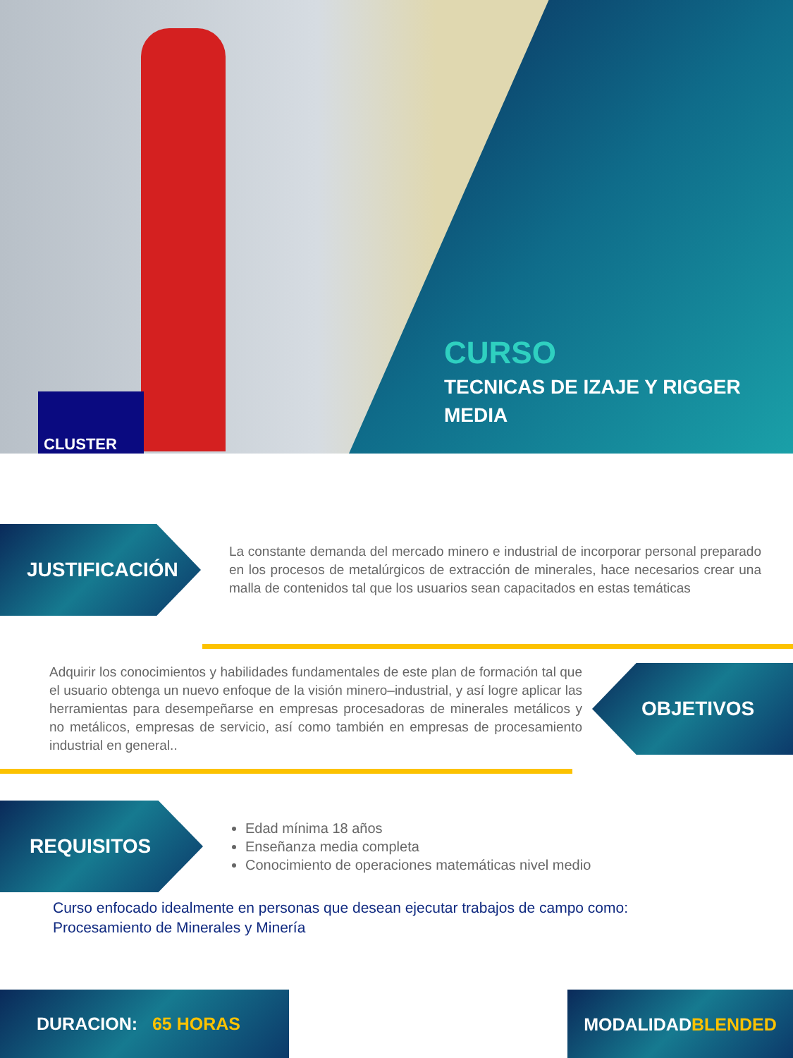CURSO
TECNICAS DE IZAJE Y RIGGER
MEDIA
CLUSTER
JUSTIFICACIÓN
La constante demanda del mercado minero e industrial de incorporar personal preparado en los procesos de metalúrgicos de extracción de minerales, hace necesarios crear una malla de contenidos tal que los usuarios sean capacitados en estas temáticas
Adquirir los conocimientos y habilidades fundamentales de este plan de formación tal que el usuario obtenga un nuevo enfoque de la visión minero–industrial, y así logre aplicar las herramientas para desempeñarse en empresas procesadoras de minerales metálicos y no metálicos, empresas de servicio, así como también en empresas de procesamiento industrial en general..
OBJETIVOS
REQUISITOS
Edad mínima 18 años
Enseñanza media completa
Conocimiento de operaciones matemáticas nivel medio
Curso enfocado idealmente en personas que desean ejecutar trabajos de campo como:
Procesamiento de Minerales y Minería
DURACION: 65 HORAS
MODALIDAD
BLENDED